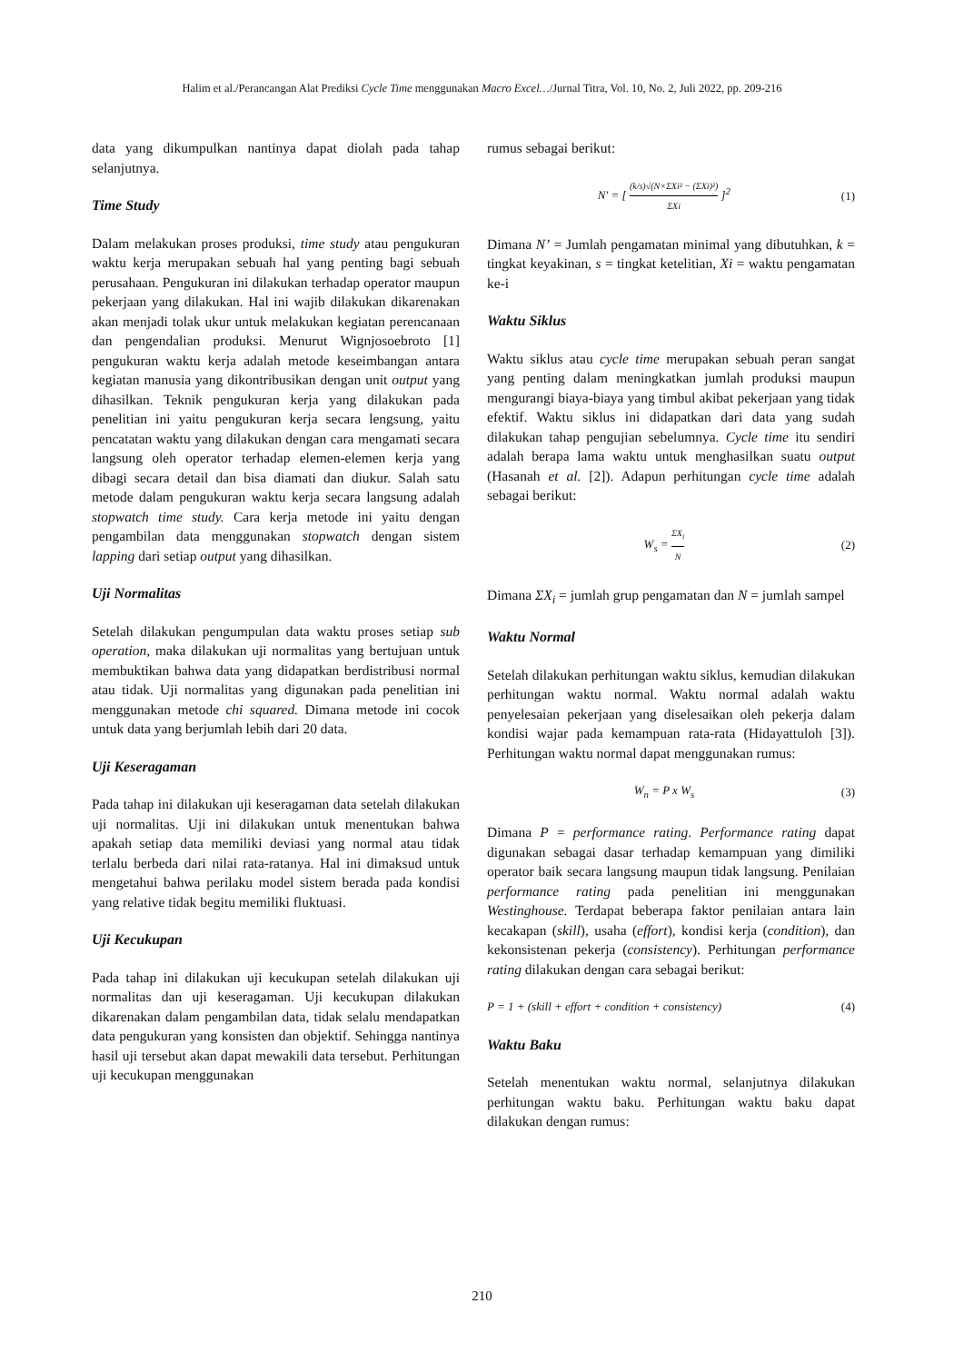Halim et al./Perancangan Alat Prediksi Cycle Time menggunakan Macro Excel…/Jurnal Titra, Vol. 10, No. 2, Juli 2022, pp. 209-216
data yang dikumpulkan nantinya dapat diolah pada tahap selanjutnya.
Time Study
Dalam melakukan proses produksi, time study atau pengukuran waktu kerja merupakan sebuah hal yang penting bagi sebuah perusahaan. Pengukuran ini dilakukan terhadap operator maupun pekerjaan yang dilakukan. Hal ini wajib dilakukan dikarenakan akan menjadi tolak ukur untuk melakukan kegiatan perencanaan dan pengendalian produksi. Menurut Wignjosoebroto [1] pengukuran waktu kerja adalah metode keseimbangan antara kegiatan manusia yang dikontribusikan dengan unit output yang dihasilkan. Teknik pengukuran kerja yang dilakukan pada penelitian ini yaitu pengukuran kerja secara lengsung, yaitu pencatatan waktu yang dilakukan dengan cara mengamati secara langsung oleh operator terhadap elemen-elemen kerja yang dibagi secara detail dan bisa diamati dan diukur. Salah satu metode dalam pengukuran waktu kerja secara langsung adalah stopwatch time study. Cara kerja metode ini yaitu dengan pengambilan data menggunakan stopwatch dengan sistem lapping dari setiap output yang dihasilkan.
Uji Normalitas
Setelah dilakukan pengumpulan data waktu proses setiap sub operation, maka dilakukan uji normalitas yang bertujuan untuk membuktikan bahwa data yang didapatkan berdistribusi normal atau tidak. Uji normalitas yang digunakan pada penelitian ini menggunakan metode chi squared. Dimana metode ini cocok untuk data yang berjumlah lebih dari 20 data.
Uji Keseragaman
Pada tahap ini dilakukan uji keseragaman data setelah dilakukan uji normalitas. Uji ini dilakukan untuk menentukan bahwa apakah setiap data memiliki deviasi yang normal atau tidak terlalu berbeda dari nilai rata-ratanya. Hal ini dimaksud untuk mengetahui bahwa perilaku model sistem berada pada kondisi yang relative tidak begitu memiliki fluktuasi.
Uji Kecukupan
Pada tahap ini dilakukan uji kecukupan setelah dilakukan uji normalitas dan uji keseragaman. Uji kecukupan dilakukan dikarenakan dalam pengambilan data, tidak selalu mendapatkan data pengukuran yang konsisten dan objektif. Sehingga nantinya hasil uji tersebut akan dapat mewakili data tersebut. Perhitungan uji kecukupan menggunakan
rumus sebagai berikut:
N′ = [ (k/s)√(N×ΣXi² − (ΣXi)²) ΣXi ]<sup>2</sup> (1)
Dimana N’ = Jumlah pengamatan minimal yang dibutuhkan, k = tingkat keyakinan, s = tingkat ketelitian, Xi = waktu pengamatan ke-i
Waktu Siklus
Waktu siklus atau cycle time merupakan sebuah peran sangat yang penting dalam meningkatkan jumlah produksi maupun mengurangi biaya-biaya yang timbul akibat pekerjaan yang tidak efektif. Waktu siklus ini didapatkan dari data yang sudah dilakukan tahap pengujian sebelumnya. Cycle time itu sendiri adalah berapa lama waktu untuk menghasilkan suatu output (Hasanah et al. [2]). Adapun perhitungan cycle time adalah sebagai berikut:
W<sub>s</sub> = ΣX<sub>i</sub> N (2)
Dimana ΣX<sub>i</sub> = jumlah grup pengamatan dan N = jumlah sampel
Waktu Normal
Setelah dilakukan perhitungan waktu siklus, kemudian dilakukan perhitungan waktu normal. Waktu normal adalah waktu penyelesaian pekerjaan yang diselesaikan oleh pekerja dalam kondisi wajar pada kemampuan rata-rata (Hidayattuloh [3]). Perhitungan waktu normal dapat menggunakan rumus:
W<sub>n</sub> = P x W<sub>s</sub> (3)
Dimana P = performance rating. Performance rating dapat digunakan sebagai dasar terhadap kemampuan yang dimiliki operator baik secara langsung maupun tidak langsung. Penilaian performance rating pada penelitian ini menggunakan Westinghouse. Terdapat beberapa faktor penilaian antara lain kecakapan (skill), usaha (effort), kondisi kerja (condition), dan kekonsistenan pekerja (consistency). Perhitungan performance rating dilakukan dengan cara sebagai berikut:
P = 1 + (skill + effort + condition + consistency) (4)
Waktu Baku
Setelah menentukan waktu normal, selanjutnya dilakukan perhitungan waktu baku. Perhitungan waktu baku dapat dilakukan dengan rumus:
210